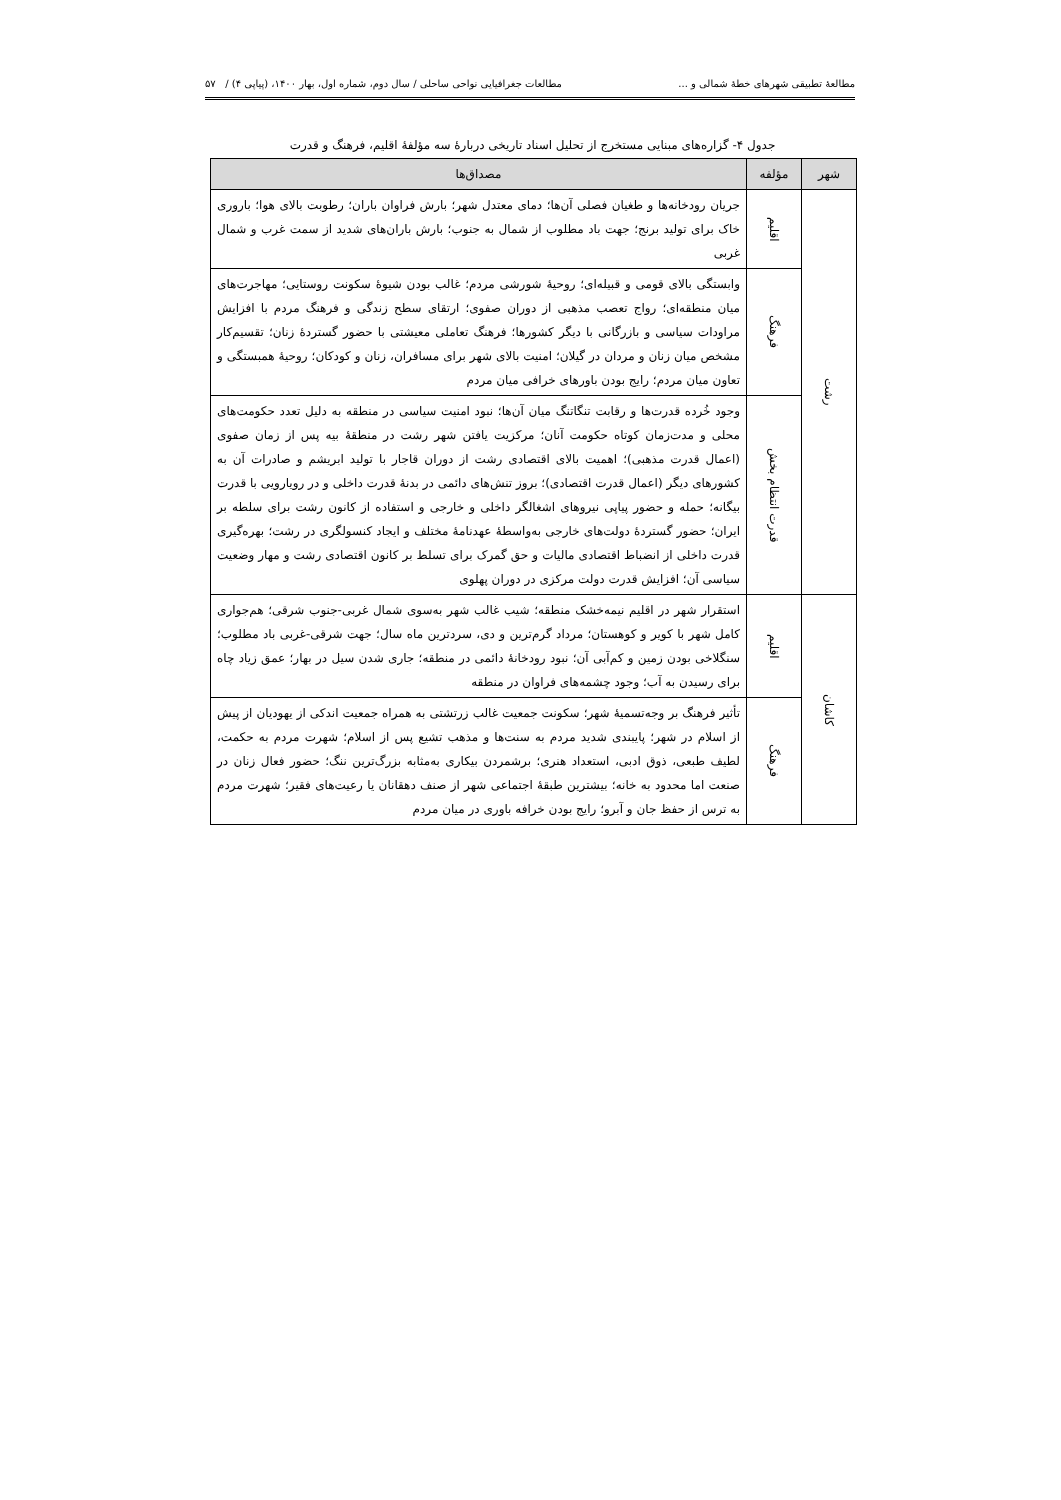مطالعۀ تطبیقی شهرهای خطۀ شمالی و ... مطالعات جغرافیایی نواحی ساحلی / سال دوم، شماره اول، بهار ۱۴۰۰، (پیاپی ۴) / ۵۷
جدول ۴- گزاره‌های مبنایی مستخرج از تحلیل اسناد تاریخی دربارۀ سه مؤلفۀ اقلیم، فرهنگ و قدرت
| شهر | مؤلفه | مصداق‌ها |
| --- | --- | --- |
| رشت | اقلیم | جریان رودخانه‌ها و طغیان فصلی آن‌ها؛ دمای معتدل شهر؛ بارش فراوان باران؛ رطوبت بالای هوا؛ باروری خاک برای تولید برنج؛ جهت باد مطلوب از شمال به جنوب؛ بارش باران‌های شدید از سمت غرب و شمال غربی |
| | فرهنگ | وابستگی بالای قومی و قبیله‌ای؛ روحیۀ شورشی مردم؛ غالب بودن شیوۀ سکونت روستایی؛ مهاجرت‌های میان منطقه‌ای؛ رواج تعصب مذهبی از دوران صفوی؛ ارتقای سطح زندگی و فرهنگ مردم با افزایش مراودات سیاسی و بازرگانی با دیگر کشورها؛ فرهنگ تعاملی معیشتی با حضور گستردۀ زنان؛ تقسیم‌کار مشخص میان زنان و مردان در گیلان؛ امنیت بالای شهر برای مسافران، زنان و کودکان؛ روحیۀ همبستگی و تعاون میان مردم؛ رایج بودن باورهای خرافی میان مردم |
| | قدرت انتظام بخش | وجود خُرده قدرت‌ها و رقابت تنگاتنگ میان آن‌ها؛ نبود امنیت سیاسی در منطقه به دلیل تعدد حکومت‌های محلی و مدت‌زمان کوتاه حکومت آنان؛ مرکزیت یافتن شهر رشت در منطقۀ بیه پس از زمان صفوی (اعمال قدرت مذهبی)؛ اهمیت بالای اقتصادی رشت از دوران قاجار با تولید ابریشم و صادرات آن به کشورهای دیگر (اعمال قدرت اقتصادی)؛ بروز تنش‌های دائمی در بدنۀ قدرت داخلی و در رویارویی با قدرت بیگانه؛ حمله و حضور پیاپی نیروهای اشغالگر داخلی و خارجی و استفاده از کانون رشت برای سلطه بر ایران؛ حضور گستردۀ دولت‌های خارجی به‌واسطۀ عهدنامۀ مختلف و ایجاد کنسولگری در رشت؛ بهره‌گیری قدرت داخلی از انضباط اقتصادی مالیات و حق گمرک برای تسلط بر کانون اقتصادی رشت و مهار وضعیت سیاسی آن؛ افزایش قدرت دولت مرکزی در دوران پهلوی |
| کاشان | اقلیم | استقرار شهر در اقلیم نیمه‌خشک منطقه؛ شیب غالب شهر به‌سوی شمال غربی-جنوب شرقی؛ هم‌جواری کامل شهر با کویر و کوهستان؛ مرداد گرم‌ترین و دی، سردترین ماه سال؛ جهت شرقی-غربی باد مطلوب؛ سنگلاخی بودن زمین و کم‌آبی آن؛ نبود رودخانۀ دائمی در منطقه؛ جاری شدن سیل در بهار؛ عمق زیاد چاه برای رسیدن به آب؛ وجود چشمه‌های فراوان در منطقه |
| | فرهنگ | تأثیر فرهنگ بر وجه‌تسمیۀ شهر؛ سکونت جمعیت غالب زرتشتی به همراه جمعیت اندکی از یهودیان از پیش از اسلام در شهر؛ پایبندی شدید مردم به سنت‌ها و مذهب تشیع پس از اسلام؛ شهرت مردم به حکمت، لطیف طبعی، ذوق ادبی، استعداد هنری؛ برشمردن بیکاری به‌مثابه بزرگ‌ترین ننگ؛ حضور فعال زنان در صنعت اما محدود به خانه؛ بیشترین طبقۀ اجتماعی شهر از صنف دهقانان یا رعیت‌های فقیر؛ شهرت مردم به ترس از حفظ جان و آبرو؛ رایج بودن خرافه باوری در میان مردم |